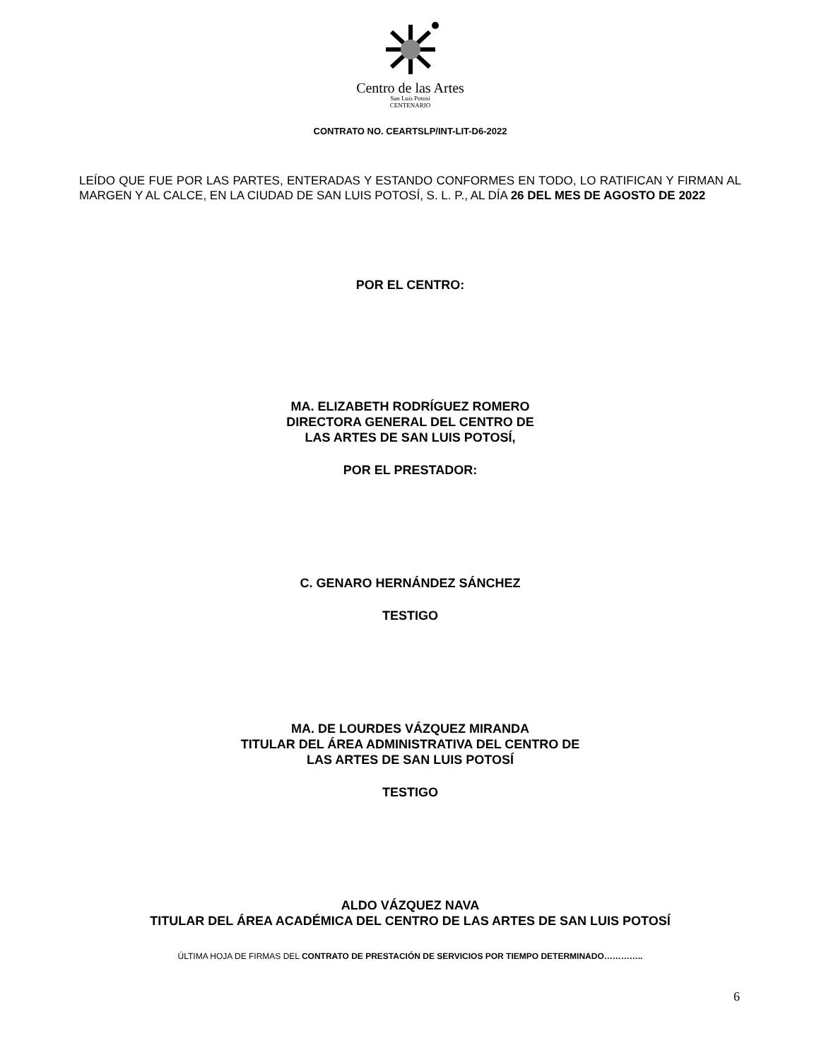Centro de las Artes
San Luis Potosí
CENTENARIO
CONTRATO NO. CEARTSLP/INT-LIT-D6-2022
LEÍDO QUE FUE POR LAS PARTES, ENTERADAS Y ESTANDO CONFORMES EN TODO, LO RATIFICAN Y FIRMAN AL MARGEN Y AL CALCE, EN LA CIUDAD DE SAN LUIS POTOSÍ, S. L. P., AL DÍA 26 DEL MES DE AGOSTO DE 2022
POR EL CENTRO:
MA. ELIZABETH RODRÍGUEZ ROMERO
DIRECTORA GENERAL DEL CENTRO DE
LAS ARTES DE SAN LUIS POTOSÍ,
POR EL PRESTADOR:
C. GENARO HERNÁNDEZ SÁNCHEZ
TESTIGO
MA. DE LOURDES VÁZQUEZ MIRANDA
TITULAR DEL ÁREA ADMINISTRATIVA DEL CENTRO DE
LAS ARTES DE SAN LUIS POTOSÍ
TESTIGO
ALDO VÁZQUEZ NAVA
TITULAR DEL ÁREA ACADÉMICA DEL CENTRO DE LAS ARTES DE SAN LUIS POTOSÍ
ÚLTIMA HOJA DE FIRMAS DEL CONTRATO DE PRESTACIÓN DE SERVICIOS POR TIEMPO DETERMINADO…………..
6